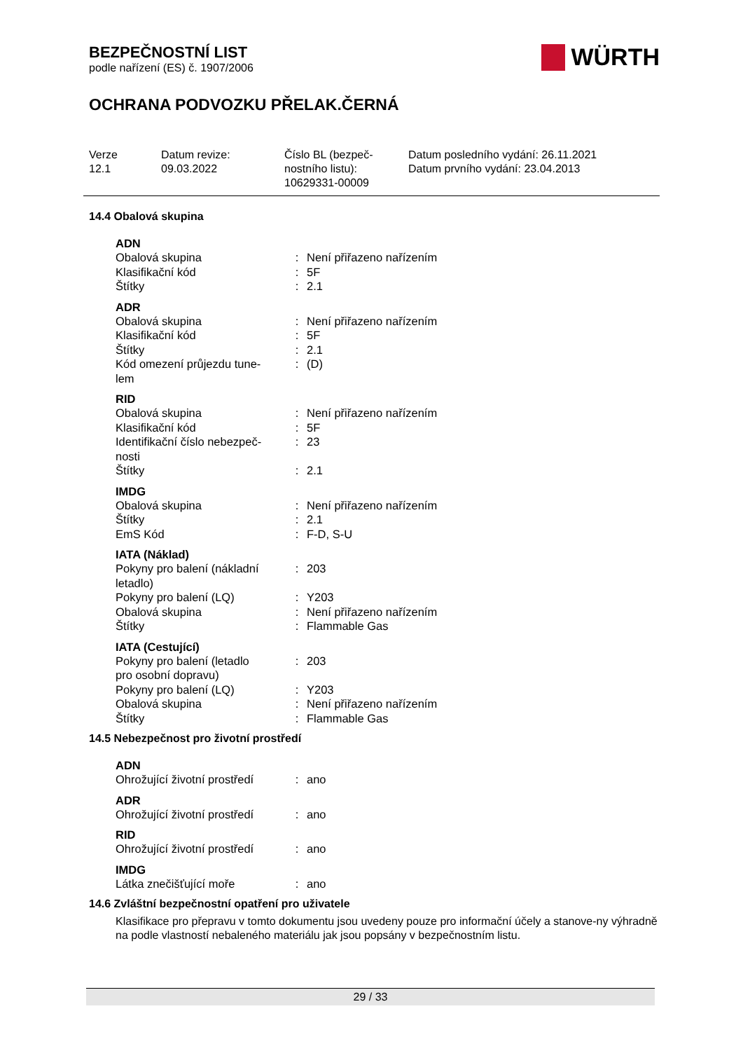BEZPEČNOSTNÍ LIST
podle nařízení (ES) č. 1907/2006
WÜRTH
OCHRANA PODVOZKU PŘELAK.ČERNÁ
Verze
12.1
Datum revize:
09.03.2022
Číslo BL (bezpeč-
nostního listu):
10629331-00009
Datum posledního vydání: 26.11.2021
Datum prvního vydání: 23.04.2013
14.4 Obalová skupina
| ADN | | |
| --- | --- | --- |
| Obalová skupina | : | Není přiřazeno nařízením |
| Klasifikační kód | : | 5F |
| Štítky | : | 2.1 |
| ADR | | |
| --- | --- | --- |
| Obalová skupina | : | Není přiřazeno nařízením |
| Klasifikační kód | : | 5F |
| Štítky | : | 2.1 |
| Kód omezení průjezdu tune- lem | : | (D) |
| RID | | |
| --- | --- | --- |
| Obalová skupina | : | Není přiřazeno nařízením |
| Klasifikační kód | : | 5F |
| Identifikační číslo nebezpeč- nosti | : | 23 |
| Štítky | : | 2.1 |
| IMDG | | |
| --- | --- | --- |
| Obalová skupina | : | Není přiřazeno nařízením |
| Štítky | : | 2.1 |
| EmS Kód | : | F-D, S-U |
| IATA (Náklad) | | |
| --- | --- | --- |
| Pokyny pro balení (nákladní letadlo) | : | 203 |
| Pokyny pro balení (LQ) | : | Y203 |
| Obalová skupina | : | Není přiřazeno nařízením |
| Štítky | : | Flammable Gas |
| IATA (Cestující) | | |
| --- | --- | --- |
| Pokyny pro balení (letadlo pro osobní dopravu) | : | 203 |
| Pokyny pro balení (LQ) | : | Y203 |
| Obalová skupina | : | Není přiřazeno nařízením |
| Štítky | : | Flammable Gas |
14.5 Nebezpečnost pro životní prostředí
| ADN | | |
| --- | --- | --- |
| Ohrožující životní prostředí | : | ano |
| ADR | | |
| --- | --- | --- |
| Ohrožující životní prostředí | : | ano |
| RID | | |
| --- | --- | --- |
| Ohrožující životní prostředí | : | ano |
| IMDG | | |
| --- | --- | --- |
| Látka znečišťující moře | : | ano |
14.6 Zvláštní bezpečnostní opatření pro uživatele
Klasifikace pro přepravu v tomto dokumentu jsou uvedeny pouze pro informační účely a stanove-ny výhradně na podle vlastností nebaleného materiálu jak jsou popsány v bezpečnostním listu.
29 / 33